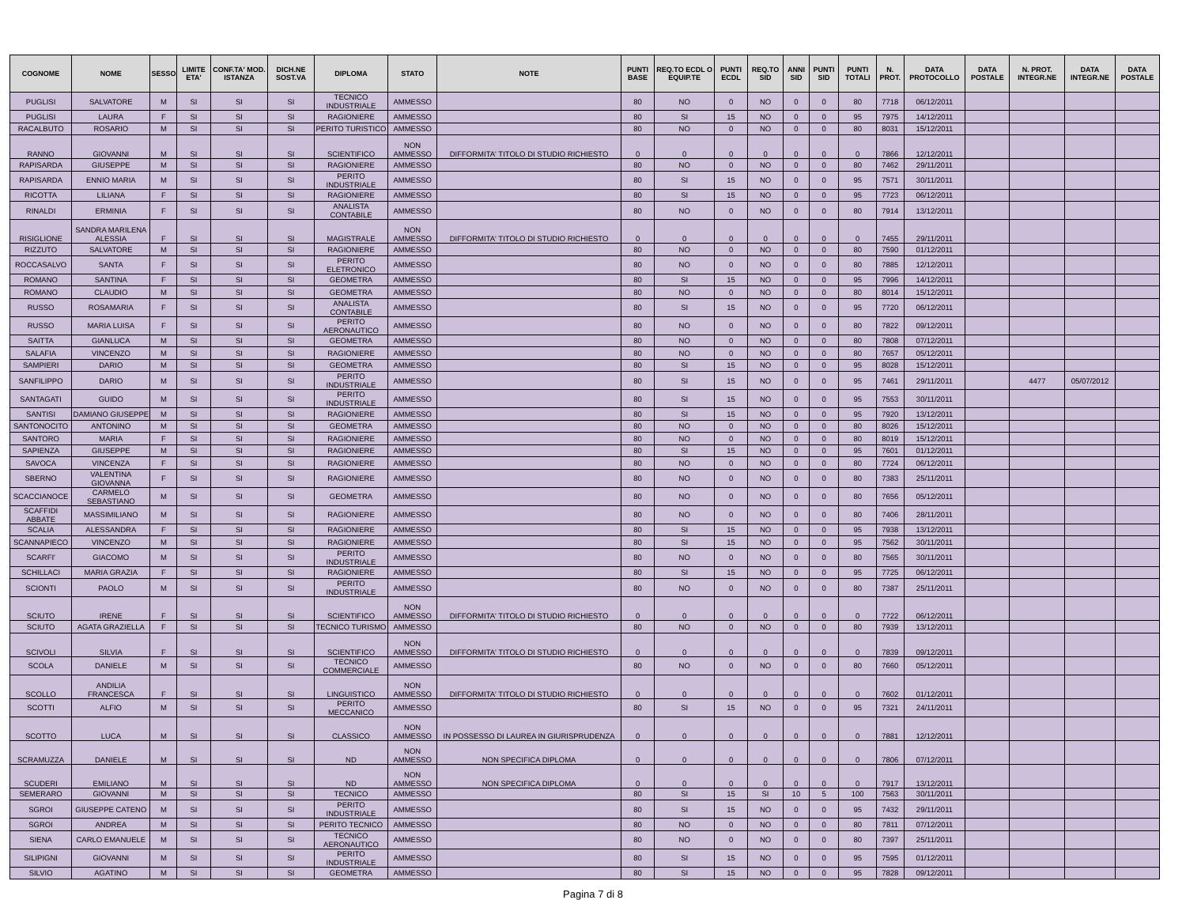| COGNOME | NOME | SESSO | LIMITE ETA' | CONF.TA' MOD. ISTANZA | DICH.NE SOST.VA | DIPLOMA | STATO | NOTE | PUNTI BASE | REQ.TO ECDL O EQUIP.TE | PUNTI ECDL | REQ.TO SID | ANNI SID | PUNTI SID | PUNTI TOTALI | N. PROT. | DATA PROTOCOLLO | DATA POSTALE | N. PROT. INTEGR.NE | DATA INTEGR.NE | DATA POSTALE |
| --- | --- | --- | --- | --- | --- | --- | --- | --- | --- | --- | --- | --- | --- | --- | --- | --- | --- | --- | --- | --- | --- |
| PUGLISI | SALVATORE | M | SI | SI | SI | TECNICO INDUSTRIALE | AMMESSO | | 80 | NO | 0 | NO | 0 | 0 | 80 | 7718 | 06/12/2011 | | | | |
| PUGLISI | LAURA | F | SI | SI | SI | RAGIONIERE | AMMESSO | | 80 | SI | 15 | NO | 0 | 0 | 95 | 7975 | 14/12/2011 | | | | |
| RACALBUTO | ROSARIO | M | SI | SI | SI | PERITO TURISTICO | AMMESSO | | 80 | NO | 0 | NO | 0 | 0 | 80 | 8031 | 15/12/2011 | | | | |
| RANNO | GIOVANNI | M | SI | SI | SI | SCIENTIFICO | NON AMMESSO | DIFFORMITA' TITOLO DI STUDIO RICHIESTO | 0 | 0 | 0 | 0 | 0 | 0 | 0 | 7866 | 12/12/2011 | | | | |
| RAPISARDA | GIUSEPPE | M | SI | SI | SI | RAGIONIERE | AMMESSO | | 80 | NO | 0 | NO | 0 | 0 | 80 | 7462 | 29/11/2011 | | | | |
| RAPISARDA | ENNIO MARIA | M | SI | SI | SI | PERITO INDUSTRIALE | AMMESSO | | 80 | SI | 15 | NO | 0 | 0 | 95 | 7571 | 30/11/2011 | | | | |
| RICOTTA | LILIANA | F | SI | SI | SI | RAGIONIERE | AMMESSO | | 80 | SI | 15 | NO | 0 | 0 | 95 | 7723 | 06/12/2011 | | | | |
| RINALDI | ERMINIA | F | SI | SI | SI | ANALISTA CONTABILE | AMMESSO | | 80 | NO | 0 | NO | 0 | 0 | 80 | 7914 | 13/12/2011 | | | | |
| RISIGLIONE | SANDRA MARILENA ALESSIA | F | SI | SI | SI | MAGISTRALE | NON AMMESSO | DIFFORMITA' TITOLO DI STUDIO RICHIESTO | 0 | 0 | 0 | 0 | 0 | 0 | 0 | 7455 | 29/11/2011 | | | | |
| RIZZUTO | SALVATORE | M | SI | SI | SI | RAGIONIERE | AMMESSO | | 80 | NO | 0 | NO | 0 | 0 | 80 | 7590 | 01/12/2011 | | | | |
| ROCCASALVO | SANTA | F | SI | SI | SI | PERITO ELETRONICO | AMMESSO | | 80 | NO | 0 | NO | 0 | 0 | 80 | 7885 | 12/12/2011 | | | | |
| ROMANO | SANTINA | F | SI | SI | SI | GEOMETRA | AMMESSO | | 80 | SI | 15 | NO | 0 | 0 | 95 | 7996 | 14/12/2011 | | | | |
| ROMANO | CLAUDIO | M | SI | SI | SI | GEOMETRA | AMMESSO | | 80 | NO | 0 | NO | 0 | 0 | 80 | 8014 | 15/12/2011 | | | | |
| RUSSO | ROSAMARIA | F | SI | SI | SI | ANALISTA CONTABILE | AMMESSO | | 80 | SI | 15 | NO | 0 | 0 | 95 | 7720 | 06/12/2011 | | | | |
| RUSSO | MARIA LUISA | F | SI | SI | SI | PERITO AERONAUTICO | AMMESSO | | 80 | NO | 0 | NO | 0 | 0 | 80 | 7822 | 09/12/2011 | | | | |
| SAITTA | GIANLUCA | M | SI | SI | SI | GEOMETRA | AMMESSO | | 80 | NO | 0 | NO | 0 | 0 | 80 | 7808 | 07/12/2011 | | | | |
| SALAFIA | VINCENZO | M | SI | SI | SI | RAGIONIERE | AMMESSO | | 80 | NO | 0 | NO | 0 | 0 | 80 | 7657 | 05/12/2011 | | | | |
| SAMPIERI | DARIO | M | SI | SI | SI | GEOMETRA | AMMESSO | | 80 | SI | 15 | NO | 0 | 0 | 95 | 8028 | 15/12/2011 | | | | |
| SANFILIPPO | DARIO | M | SI | SI | SI | PERITO INDUSTRIALE | AMMESSO | | 80 | SI | 15 | NO | 0 | 0 | 95 | 7461 | 29/11/2011 | | 4477 | 05/07/2012 | |
| SANTAGATI | GUIDO | M | SI | SI | SI | PERITO INDUSTRIALE | AMMESSO | | 80 | SI | 15 | NO | 0 | 0 | 95 | 7553 | 30/11/2011 | | | | |
| SANTISI | DAMIANO GIUSEPPE | M | SI | SI | SI | RAGIONIERE | AMMESSO | | 80 | SI | 15 | NO | 0 | 0 | 95 | 7920 | 13/12/2011 | | | | |
| SANTONOCITO | ANTONINO | M | SI | SI | SI | GEOMETRA | AMMESSO | | 80 | NO | 0 | NO | 0 | 0 | 80 | 8026 | 15/12/2011 | | | | |
| SANTORO | MARIA | F | SI | SI | SI | RAGIONIERE | AMMESSO | | 80 | NO | 0 | NO | 0 | 0 | 80 | 8019 | 15/12/2011 | | | | |
| SAPIENZA | GIUSEPPE | M | SI | SI | SI | RAGIONIERE | AMMESSO | | 80 | SI | 15 | NO | 0 | 0 | 95 | 7601 | 01/12/2011 | | | | |
| SAVOCA | VINCENZA | F | SI | SI | SI | RAGIONIERE | AMMESSO | | 80 | NO | 0 | NO | 0 | 0 | 80 | 7724 | 06/12/2011 | | | | |
| SBERNO | VALENTINA GIOVANNA | F | SI | SI | SI | RAGIONIERE | AMMESSO | | 80 | NO | 0 | NO | 0 | 0 | 80 | 7383 | 25/11/2011 | | | | |
| SCACCIANOCE | CARMELO SEBASTIANO | M | SI | SI | SI | GEOMETRA | AMMESSO | | 80 | NO | 0 | NO | 0 | 0 | 80 | 7656 | 05/12/2011 | | | | |
| SCAFFIDI ABBATE | MASSIMILIANO | M | SI | SI | SI | RAGIONIERE | AMMESSO | | 80 | NO | 0 | NO | 0 | 0 | 80 | 7406 | 28/11/2011 | | | | |
| SCALIA | ALESSANDRA | F | SI | SI | SI | RAGIONIERE | AMMESSO | | 80 | SI | 15 | NO | 0 | 0 | 95 | 7938 | 13/12/2011 | | | | |
| SCANNAPIECO | VINCENZO | M | SI | SI | SI | RAGIONIERE | AMMESSO | | 80 | SI | 15 | NO | 0 | 0 | 95 | 7562 | 30/11/2011 | | | | |
| SCARFI' | GIACOMO | M | SI | SI | SI | PERITO INDUSTRIALE | AMMESSO | | 80 | NO | 0 | NO | 0 | 0 | 80 | 7565 | 30/11/2011 | | | | |
| SCHILLACI | MARIA GRAZIA | F | SI | SI | SI | RAGIONIERE | AMMESSO | | 80 | SI | 15 | NO | 0 | 0 | 95 | 7725 | 06/12/2011 | | | | |
| SCIONTI | PAOLO | M | SI | SI | SI | PERITO INDUSTRIALE | AMMESSO | | 80 | NO | 0 | NO | 0 | 0 | 80 | 7387 | 25/11/2011 | | | | |
| SCIUTO | IRENE | F | SI | SI | SI | SCIENTIFICO | NON AMMESSO | DIFFORMITA' TITOLO DI STUDIO RICHIESTO | 0 | 0 | 0 | 0 | 0 | 0 | 0 | 7722 | 06/12/2011 | | | | |
| SCIUTO | AGATA GRAZIELLA | F | SI | SI | SI | TECNICO TURISMO | AMMESSO | | 80 | NO | 0 | NO | 0 | 0 | 80 | 7939 | 13/12/2011 | | | | |
| SCIVOLI | SILVIA | F | SI | SI | SI | SCIENTIFICO | NON AMMESSO | DIFFORMITA' TITOLO DI STUDIO RICHIESTO | 0 | 0 | 0 | 0 | 0 | 0 | 0 | 7839 | 09/12/2011 | | | | |
| SCOLA | DANIELE | M | SI | SI | SI | TECNICO COMMERCIALE | AMMESSO | | 80 | NO | 0 | NO | 0 | 0 | 80 | 7660 | 05/12/2011 | | | | |
| SCOLLO | ANDILIA FRANCESCA | F | SI | SI | SI | LINGUISTICO | NON AMMESSO | DIFFORMITA' TITOLO DI STUDIO RICHIESTO | 0 | 0 | 0 | 0 | 0 | 0 | 0 | 7602 | 01/12/2011 | | | | |
| SCOTTI | ALFIO | M | SI | SI | SI | PERITO MECCANICO | AMMESSO | | 80 | SI | 15 | NO | 0 | 0 | 95 | 7321 | 24/11/2011 | | | | |
| SCOTTO | LUCA | M | SI | SI | SI | CLASSICO | NON AMMESSO | IN POSSESSO DI LAUREA IN GIURISPRUDENZA | 0 | 0 | 0 | 0 | 0 | 0 | 0 | 7881 | 12/12/2011 | | | | |
| SCRAMUZZA | DANIELE | M | SI | SI | SI | ND | NON AMMESSO | NON SPECIFICA DIPLOMA | 0 | 0 | 0 | 0 | 0 | 0 | 0 | 7806 | 07/12/2011 | | | | |
| SCUDERI | EMILIANO | M | SI | SI | SI | ND | NON AMMESSO | NON SPECIFICA DIPLOMA | 0 | 0 | 0 | 0 | 0 | 0 | 0 | 7917 | 13/12/2011 | | | | |
| SEMERARO | GIOVANNI | M | SI | SI | SI | TECNICO | AMMESSO | | 80 | SI | 15 | SI | 10 | 5 | 100 | 7563 | 30/11/2011 | | | | |
| SGROI | GIUSEPPE CATENO | M | SI | SI | SI | PERITO INDUSTRIALE | AMMESSO | | 80 | SI | 15 | NO | 0 | 0 | 95 | 7432 | 29/11/2011 | | | | |
| SGROI | ANDREA | M | SI | SI | SI | PERITO TECNICO | AMMESSO | | 80 | NO | 0 | NO | 0 | 0 | 80 | 7811 | 07/12/2011 | | | | |
| SIENA | CARLO EMANUELE | M | SI | SI | SI | TECNICO AERONAUTICO | AMMESSO | | 80 | NO | 0 | NO | 0 | 0 | 80 | 7397 | 25/11/2011 | | | | |
| SILIPIGNI | GIOVANNI | M | SI | SI | SI | PERITO INDUSTRIALE | AMMESSO | | 80 | SI | 15 | NO | 0 | 0 | 95 | 7595 | 01/12/2011 | | | | |
| SILVIO | AGATINO | M | SI | SI | SI | GEOMETRA | AMMESSO | | 80 | SI | 15 | NO | 0 | 0 | 95 | 7828 | 09/12/2011 | | | | |
Pagina 7 di 8